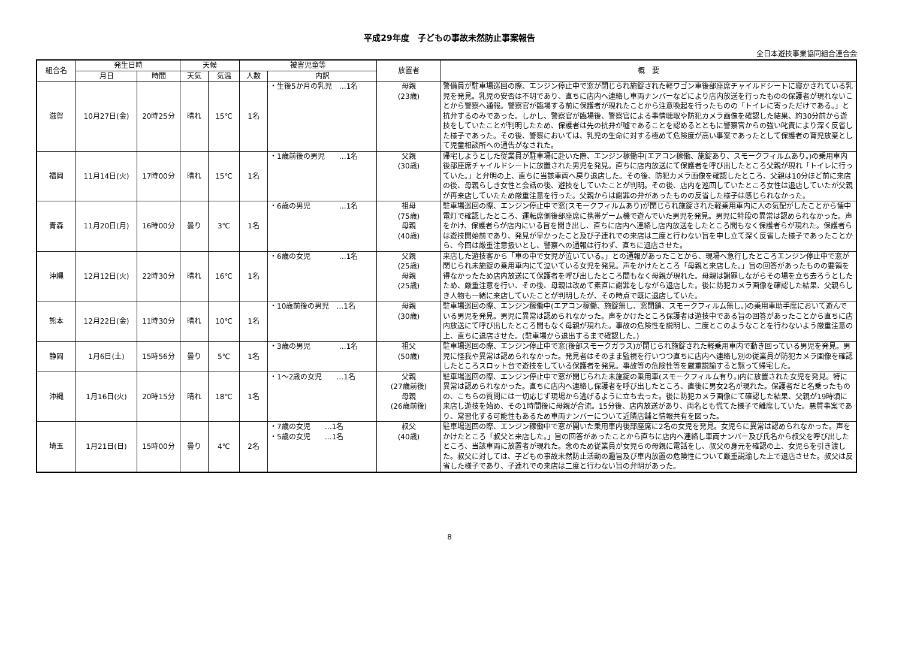平成29年度　子どもの事故未然防止事案報告
全日本遊技事業協同組合連合会
| 組合名 | 発生日時 | | 天候 | | 被害児童等 | | 放置者 | 概 要 |
| --- | --- | --- | --- | --- | --- | --- | --- | --- |
| | 月日 | 時間 | 天気 | 気温 | 人数 | 内訳 | | |
| 滋賀 | 10月27日(金) | 20時25分 | 晴れ | 15℃ | 1名 | ・生後5か月の乳児 …1名 | 母親 (23歳) | 警備員が駐車場巡回の際、エンジン停止中で窓が閉じられ施錠された軽ワゴン車後部座席チャイルドシートに寝かされている乳児を発見。乳児の安否は不明であり、直ちに店内へ連絡し車両ナンバーなどにより店内放送を行ったものの保護者が現れないことから警察へ通報。警察官が臨場する前に保護者が現れたことから注意喚起を行ったものの「トイレに寄っただけである。」と抗弁するのみであった。しかし、警察官が臨場後、警察官による事情聴取や防犯カメラ画像を確認した結果、約30分前から遊技をしていたことが判明したため、保護者は先の抗弁が嘘であることを認めるとともに警察官からの強い叱責により深く反省した様子であった。その後、警察においては、乳児の生命に対する極めて危険度が高い事案であったとして保護者の育児放棄として児童相談所への通告がなされた。 |
| 福岡 | 11月14日(火) | 17時00分 | 晴れ | 15℃ | 1名 | ・1歳前後の男児 …1名 | 父親 (30歳) | 帰宅しようとした従業員が駐車場に赴いた際、エンジン稼働中(エアコン稼働、施錠あり、スモークフィルムあり。)の乗用車内後部座席チャイルドシートに放置された男児を発見。直ちに店内放送にて保護者を呼び出したところ父親が現れ「トイレに行っていた。」と弁明の上、直ちに当該車両へ戻り退店した。その後、防犯カメラ画像を確認したところ、父親は10分ほど前に来店の後、母親らしき女性と会話の後、遊技をしていたことが判明。その後、店内を巡回していたところ女性は退店していたが父親が再来店していたため厳重注意を行った。父親からは謝罪の弁があったものの反省した様子は感じられなかった。 |
| 青森 | 11月20日(月) | 16時00分 | 曇り | 3℃ | 1名 | ・6歳の男児 …1名 | 祖母 (75歳) 母親 (40歳) | 駐車場巡回の際、エンジン停止中で窓(スモークフィルムあり)が閉じられ施錠された軽乗用車内に人の気配がしたことから懐中電灯で確認したところ、運転席側後部座席に携帯ゲーム機で遊んでいた男児を発見。男児に特段の異常は認められなかった。声をかけ、保護者らが店内にいる旨を聞き出し、直ちに店内へ連絡し店内放送をしたところ間もなく保護者らが現れた。保護者らは遊技開始前であり、発見が早かったこと及び子連れでの来店は二度と行わない旨を申し立て深く反省した様子であったことから、今回は厳重注意扱いとし、警察への通報は行わず、直ちに退店させた。 |
| 沖縄 | 12月12日(火) | 22時30分 | 晴れ | 16℃ | 1名 | ・6歳の女児 …1名 | 父親 (25歳) 母親 (25歳) | 来店した遊技客から「車の中で女児が泣いている。」との通報があったことから、現場へ急行したところエンジン停止中で窓が閉じられ未施錠の乗用車内にて泣いている女児を発見。声をかけたところ「母親と来店した。」旨の回答があったものの要領を得なかったため店内放送にて保護者を呼び出したところ間もなく母親が現れた。母親は謝罪しながらその場を立ち去ろうとしたため、厳重注意を行い、その後、母親は改めて素直に謝罪をしながら退店した。後に防犯カメラ画像を確認した結果、父親らしき人物も一緒に来店していたことが判明したが、その時点で既に退店していた。 |
| 熊本 | 12月22日(金) | 11時30分 | 晴れ | 10℃ | 1名 | ・10歳前後の男児 …1名 | 母親 (30歳) | 駐車場巡回の際、エンジン稼働中(エアコン稼働、施錠無し、窓閉鎖、スモークフィルム無し。)の乗用車助手席において遊んでいる男児を発見。男児に異常は認められなかった。声をかけたところ保護者は遊技中である旨の回答があったことから直ちに店内放送にて呼び出したところ間もなく母親が現れた。事故の危険性を説明し、二度とこのようなことを行わないよう厳重注意の上、直ちに退店させた。(駐車場から退出するまで確認した。) |
| 静岡 | 1月6日(土) | 15時56分 | 曇り | 5℃ | 1名 | ・3歳の男児 …1名 | 祖父 (50歳) | 駐車場巡回の際、エンジン停止中で窓(後部スモークガラス)が閉じられ施錠された軽乗用車内で動き回っている男児を発見。男児に怪我や異常は認められなかった。発見者はそのまま監視を行いつつ直ちに店内へ連絡し別の従業員が防犯カメラ画像を確認したところスロット台で遊技をしている保護者を発見。事故等の危険性等を厳重説諭すると黙って帰宅した。 |
| 沖縄 | 1月16日(火) | 20時15分 | 晴れ | 18℃ | 1名 | ・1～2歳の女児 …1名 | 父親 (27歳前後) 母親 (26歳前後) | 駐車場巡回の際、エンジン停止中で窓が閉じられた未施錠の乗用車(スモークフィルム有り。)内に放置された女児を発見。特に異常は認められなかった。直ちに店内へ連絡し保護者を呼び出したところ、直後に男女2名が現れた。保護者だと名乗ったものの、こちらの質問には一切応じず現場から逃げるように立ち去った。後に防犯カメラ画像にて確認した結果、父親が19時頃に来店し遊技を始め、その1時間後に母親が合流。15分後、店内放送があり、両名とも慌てた様子で離席していた。悪質事案であり、常習化する可能性もあるため車両ナンバーについて近隣店舗と情報共有を図った。 |
| 埼玉 | 1月21日(日) | 15時00分 | 曇り | 4℃ | 2名 | ・7歳の女児 …1名 ・5歳の女児 …1名 | 叔父 (40歳) | 駐車場巡回の際、エンジン稼働中で窓が開いた乗用車内後部座席に2名の女児を発見。女児らに異常は認められなかった。声をかけたところ「叔父と来店した。」旨の回答があったことから直ちに店内へ連絡し車両ナンバー及び氏名から叔父を呼び出したところ、当該車両に放置者が現れた。念のため従業員が女児らの母親に電話をし、叔父の身元を確認の上、女児らを引き渡した。叔父に対しては、子どもの事故未然防止活動の趣旨及び車内放置の危険性について厳重説諭した上で退店させた。叔父は反省した様子であり、子連れでの来店は二度と行わない旨の弁明があった。 |
8